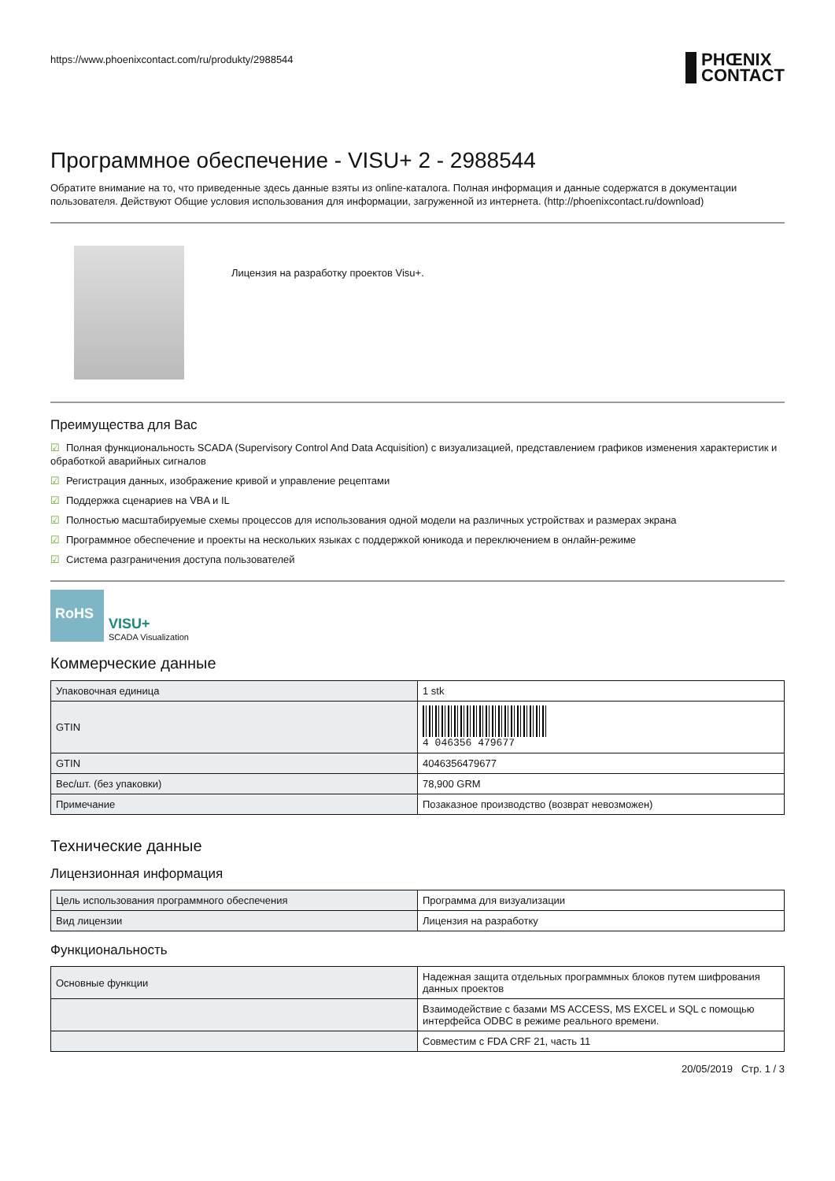https://www.phoenixcontact.com/ru/produkty/2988544 PHŒNIX
CONTACT
Программное обеспечение - VISU+ 2 - 2988544
Обратите внимание на то, что приведенные здесь данные взяты из online-каталога. Полная информация и данные содержатся в документации пользователя. Действуют Общие условия использования для информации, загруженной из интернета. (http://phoenixcontact.ru/download)
Лицензия на разработку проектов Visu+.
Преимущества для Вас
☑ Полная функциональность SCADA (Supervisory Control And Data Acquisition) с визуализацией, представлением графиков изменения характеристик и обработкой аварийных сигналов
☑ Регистрация данных, изображение кривой и управление рецептами
☑ Поддержка сценариев на VBA и IL
☑ Полностью масштабируемые схемы процессов для использования одной модели на различных устройствах и размерах экрана
☑ Программное обеспечение и проекты на нескольких языках с поддержкой юникода и переключением в онлайн-режиме
☑ Система разграничения доступа пользователей
RoHS
VISU+
SCADA Visualization
Коммерческие данные
| Упаковочная единица | 1 stk |
| GTIN | 4 046356 479677 |
| GTIN | 4046356479677 |
| Вес/шт. (без упаковки) | 78,900 GRM |
| Примечание | Позаказное производство (возврат невозможен) |
Технические данные
Лицензионная информация
| Цель использования программного обеспечения | Программа для визуализации |
| Вид лицензии | Лицензия на разработку |
Функциональность
| Основные функции | Надежная защита отдельных программных блоков путем шифрования данных проектов |
| | Взаимодействие с базами MS ACCESS, MS EXCEL и SQL с помощью интерфейса ODBC в режиме реального времени. |
| | Совместим с FDA CRF 21, часть 11 |
20/05/2019 Стр. 1 / 3